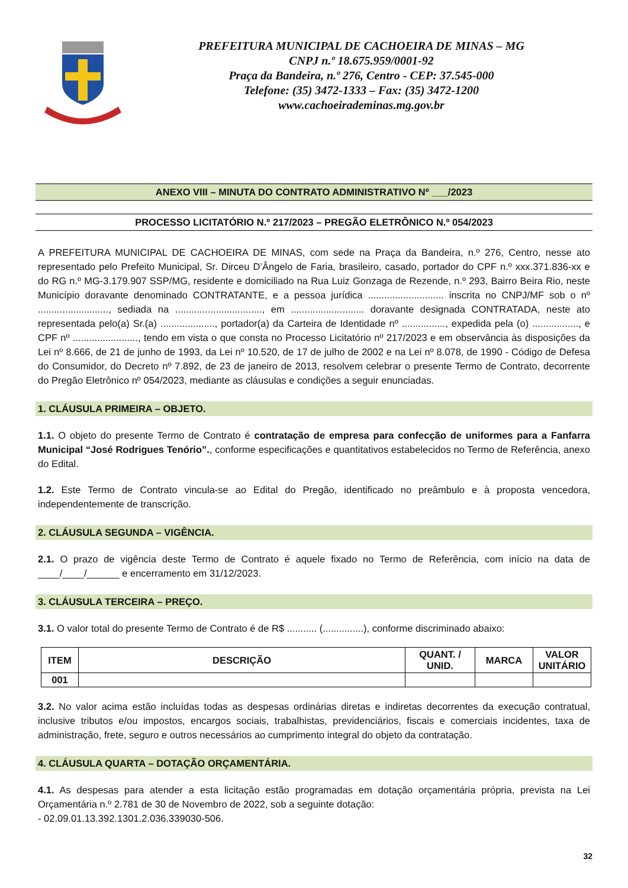PREFEITURA MUNICIPAL DE CACHOEIRA DE MINAS – MG
CNPJ n.º 18.675.959/0001-92
Praça da Bandeira, n.º 276, Centro - CEP: 37.545-000
Telefone: (35) 3472-1333 – Fax: (35) 3472-1200
www.cachoeirademinas.mg.gov.br
ANEXO VIII – MINUTA DO CONTRATO ADMINISTRATIVO Nº ___/2023
PROCESSO LICITATÓRIO N.º 217/2023 – PREGÃO ELETRÔNICO N.º 054/2023
A PREFEITURA MUNICIPAL DE CACHOEIRA DE MINAS, com sede na Praça da Bandeira, n.º 276, Centro, nesse ato representado pelo Prefeito Municipal, Sr. Dirceu D’Ângelo de Faria, brasileiro, casado, portador do CPF n.º xxx.371.836-xx e do RG n.º MG-3.179.907 SSP/MG, residente e domiciliado na Rua Luiz Gonzaga de Rezende, n.º 293, Bairro Beira Rio, neste Município doravante denominado CONTRATANTE, e a pessoa jurídica ............................ inscrita no CNPJ/MF sob o nº .........................., sediada na ................................, em ........................... doravante designada CONTRATADA, neste ato representada pelo(a) Sr.(a) ...................., portador(a) da Carteira de Identidade nº ................, expedida pela (o) ................., e CPF nº ........................, tendo em vista o que consta no Processo Licitatório nº 217/2023 e em observância às disposições da Lei nº 8.666, de 21 de junho de 1993, da Lei nº 10.520, de 17 de julho de 2002 e na Lei nº 8.078, de 1990 - Código de Defesa do Consumidor, do Decreto nº 7.892, de 23 de janeiro de 2013, resolvem celebrar o presente Termo de Contrato, decorrente do Pregão Eletrônico nº 054/2023, mediante as cláusulas e condições a seguir enunciadas.
1. CLÁUSULA PRIMEIRA – OBJETO.
1.1. O objeto do presente Termo de Contrato é contratação de empresa para confecção de uniformes para a Fanfarra Municipal “José Rodrigues Tenório”., conforme especificações e quantitativos estabelecidos no Termo de Referência, anexo do Edital.
1.2. Este Termo de Contrato vincula-se ao Edital do Pregão, identificado no preâmbulo e à proposta vencedora, independentemente de transcrição.
2. CLÁUSULA SEGUNDA – VIGÊNCIA.
2.1. O prazo de vigência deste Termo de Contrato é aquele fixado no Termo de Referência, com início na data de ____/____/______ e encerramento em 31/12/2023.
3. CLÁUSULA TERCEIRA – PREÇO.
3.1. O valor total do presente Termo de Contrato é de R$ ........... (...............), conforme discriminado abaixo:
| ITEM | DESCRIÇÃO | QUANT. / UNID. | MARCA | VALOR UNITÁRIO |
| --- | --- | --- | --- | --- |
| 001 | | | | |
3.2. No valor acima estão incluídas todas as despesas ordinárias diretas e indiretas decorrentes da execução contratual, inclusive tributos e/ou impostos, encargos sociais, trabalhistas, previdenciários, fiscais e comerciais incidentes, taxa de administração, frete, seguro e outros necessários ao cumprimento integral do objeto da contratação.
4. CLÁUSULA QUARTA – DOTAÇÃO ORÇAMENTÁRIA.
4.1. As despesas para atender a esta licitação estão programadas em dotação orçamentária própria, prevista na Lei Orçamentária n.º 2.781 de 30 de Novembro de 2022, sob a seguinte dotação:
- 02.09.01.13.392.1301.2.036.339030-506.
32